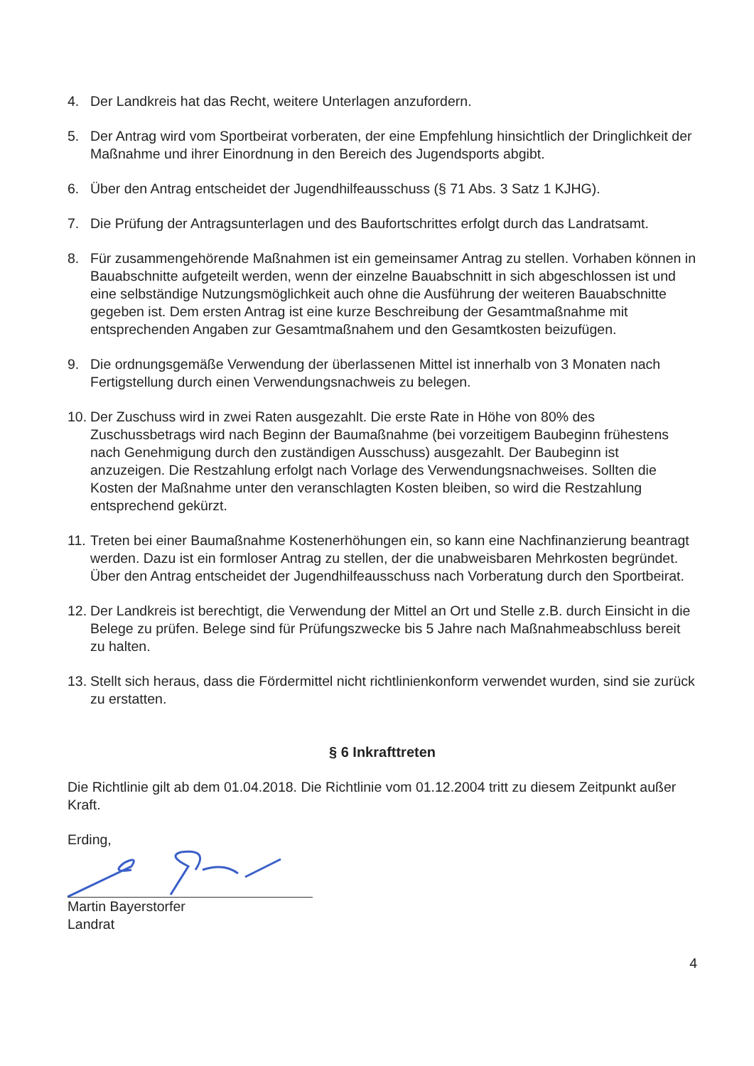4. Der Landkreis hat das Recht, weitere Unterlagen anzufordern.
5. Der Antrag wird vom Sportbeirat vorberaten, der eine Empfehlung hinsichtlich der Dringlichkeit der Maßnahme und ihrer Einordnung in den Bereich des Jugendsports abgibt.
6. Über den Antrag entscheidet der Jugendhilfeausschuss (§ 71 Abs. 3 Satz 1 KJHG).
7. Die Prüfung der Antragsunterlagen und des Baufortschrittes erfolgt durch das Landratsamt.
8. Für zusammengehörende Maßnahmen ist ein gemeinsamer Antrag zu stellen. Vorhaben können in Bauabschnitte aufgeteilt werden, wenn der einzelne Bauabschnitt in sich abgeschlossen ist und eine selbständige Nutzungsmöglichkeit auch ohne die Ausführung der weiteren Bauabschnitte gegeben ist. Dem ersten Antrag ist eine kurze Beschreibung der Gesamtmaßnahme mit entsprechenden Angaben zur Gesamtmaßnahem und den Gesamtkosten beizufügen.
9. Die ordnungsgemäße Verwendung der überlassenen Mittel ist innerhalb von 3 Monaten nach Fertigstellung durch einen Verwendungsnachweis zu belegen.
10. Der Zuschuss wird in zwei Raten ausgezahlt. Die erste Rate in Höhe von 80% des Zuschussbetrags wird nach Beginn der Baumaßnahme (bei vorzeitigem Baubeginn frühestens nach Genehmigung durch den zuständigen Ausschuss) ausgezahlt. Der Baubeginn ist anzuzeigen. Die Restzahlung erfolgt nach Vorlage des Verwendungsnachweises. Sollten die Kosten der Maßnahme unter den veranschlagten Kosten bleiben, so wird die Restzahlung entsprechend gekürzt.
11. Treten bei einer Baumaßnahme Kostenerhöhungen ein, so kann eine Nachfinanzierung beantragt werden. Dazu ist ein formloser Antrag zu stellen, der die unabweisbaren Mehrkosten begründet. Über den Antrag entscheidet der Jugendhilfeausschuss nach Vorberatung durch den Sportbeirat.
12. Der Landkreis ist berechtigt, die Verwendung der Mittel an Ort und Stelle z.B. durch Einsicht in die Belege zu prüfen. Belege sind für Prüfungszwecke bis 5 Jahre nach Maßnahmeabschluss bereit zu halten.
13. Stellt sich heraus, dass die Fördermittel nicht richtlinienkonform verwendet wurden, sind sie zurück zu erstatten.
§ 6 Inkrafttreten
Die Richtlinie gilt ab dem 01.04.2018. Die Richtlinie vom 01.12.2004 tritt zu diesem Zeitpunkt außer Kraft.
Erding,
Martin Bayerstorfer
Landrat
4